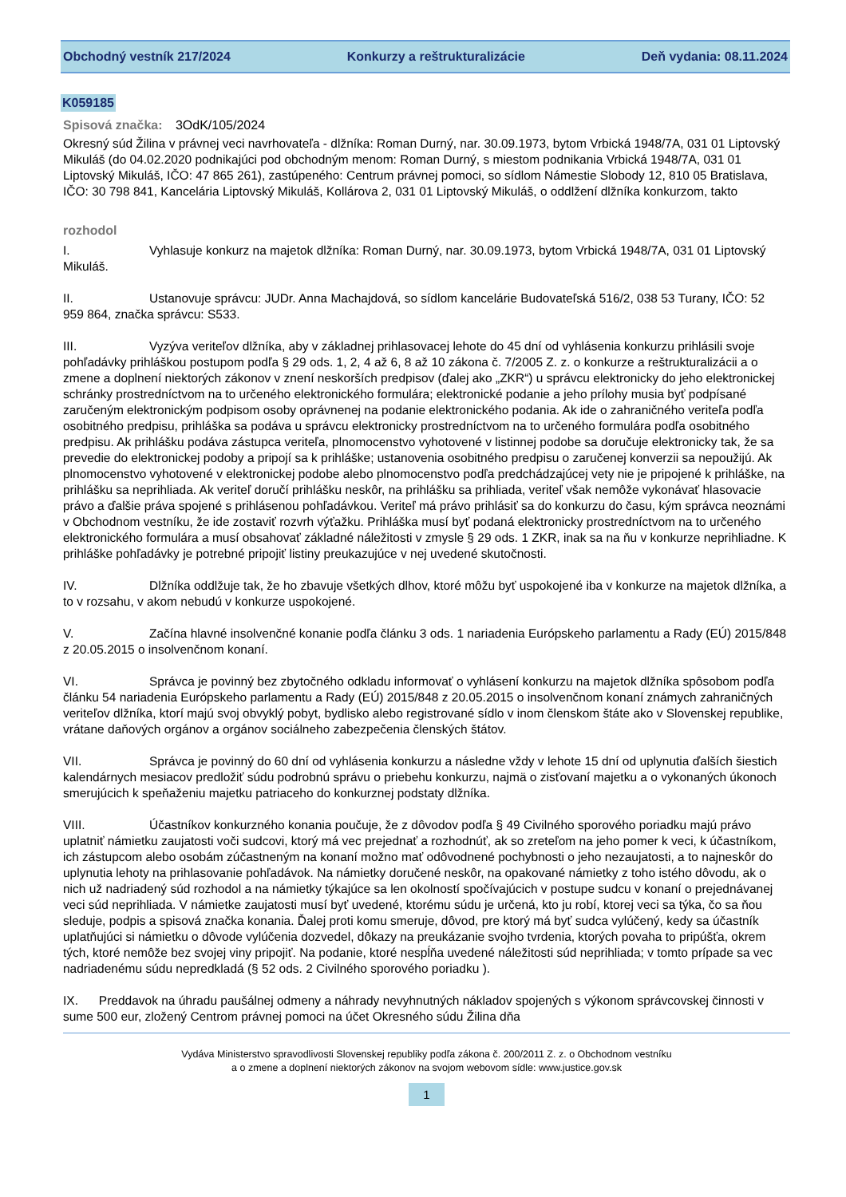Obchodný vestník 217/2024 Konkurzy a reštrukturalizácie Deň vydania: 08.11.2024
K059185
Spisová značka: 3OdK/105/2024
Okresný súd Žilina v právnej veci navrhovateľa - dlžníka: Roman Durný, nar. 30.09.1973, bytom Vrbická 1948/7A, 031 01 Liptovský Mikuláš (do 04.02.2020 podnikajúci pod obchodným menom: Roman Durný, s miestom podnikania Vrbická 1948/7A, 031 01 Liptovský Mikuláš, IČO: 47 865 261), zastúpeného: Centrum právnej pomoci, so sídlom Námestie Slobody 12, 810 05 Bratislava, IČO: 30 798 841, Kancelária Liptovský Mikuláš, Kollárova 2, 031 01 Liptovský Mikuláš, o oddlžení dlžníka konkurzom, takto
rozhodol
I. Vyhlasuje konkurz na majetok dlžníka: Roman Durný, nar. 30.09.1973, bytom Vrbická 1948/7A, 031 01 Liptovský Mikuláš.
II. Ustanovuje správcu: JUDr. Anna Machajdová, so sídlom kancelárie Budovateľská 516/2, 038 53 Turany, IČO: 52 959 864, značka správcu: S533.
III. Vyzýva veriteľov dlžníka, aby v základnej prihlasovacej lehote do 45 dní od vyhlásenia konkurzu prihlásili svoje pohľadávky prihláškou postupom podľa § 29 ods. 1, 2, 4 až 6, 8 až 10 zákona č. 7/2005 Z. z. o konkurze a reštrukturalizácii a o zmene a doplnení niektorých zákonov v znení neskorších predpisov (ďalej ako „ZKR“) u správcu elektronicky do jeho elektronickej schránky prostredníctvom na to určeného elektronického formulára; elektronické podanie a jeho prílohy musia byť podpísané zaručeným elektronickým podpisom osoby oprávnenej na podanie elektronického podania. Ak ide o zahraničného veriteľa podľa osobitného predpisu, prihláška sa podáva u správcu elektronicky prostredníctvom na to určeného formulára podľa osobitného predpisu. Ak prihlášku podáva zástupca veriteľa, plnomocenstvo vyhotovené v listinnej podobe sa doručuje elektronicky tak, že sa prevedie do elektronickej podoby a pripojí sa k prihláške; ustanovenia osobitného predpisu o zaručenej konverzii sa nepoužijú. Ak plnomocenstvo vyhotovené v elektronickej podobe alebo plnomocenstvo podľa predchádzajúcej vety nie je pripojené k prihláške, na prihlášku sa neprihliada. Ak veriteľ doručí prihlášku neskôr, na prihlášku sa prihliada, veriteľ však nemôže vykonávať hlasovacie právo a ďalšie práva spojené s prihlásenou pohľadávkou. Veriteľ má právo prihlásiť sa do konkurzu do času, kým správca neoznámi v Obchodnom vestníku, že ide zostaviť rozvrh výťažku. Prihláška musí byť podaná elektronicky prostredníctvom na to určeného elektronického formulára a musí obsahovať základné náležitosti v zmysle § 29 ods. 1 ZKR, inak sa na ňu v konkurze neprihliadne. K prihláške pohľadávky je potrebné pripojiť listiny preukazujúce v nej uvedené skutočnosti.
IV. Dlžníka oddlžuje tak, že ho zbavuje všetkých dlhov, ktoré môžu byť uspokojené iba v konkurze na majetok dlžníka, a to v rozsahu, v akom nebudú v konkurze uspokojené.
V. Začína hlavné insolvenčné konanie podľa článku 3 ods. 1 nariadenia Európskeho parlamentu a Rady (EÚ) 2015/848 z 20.05.2015 o insolvenčnom konaní.
VI. Správca je povinný bez zbytočného odkladu informovať o vyhlásení konkurzu na majetok dlžníka spôsobom podľa článku 54 nariadenia Európskeho parlamentu a Rady (EÚ) 2015/848 z 20.05.2015 o insolvenčnom konaní známych zahraničných veriteľov dlžníka, ktorí majú svoj obvyklý pobyt, bydlisko alebo registrované sídlo v inom členskom štáte ako v Slovenskej republike, vrátane daňových orgánov a orgánov sociálneho zabezpečenia členských štátov.
VII. Správca je povinný do 60 dní od vyhlásenia konkurzu a následne vždy v lehote 15 dní od uplynutia ďalších šiestich kalendárnych mesiacov predložiť súdu podrobnú správu o priebehu konkurzu, najmä o zisťovaní majetku a o vykonaných úkonoch smerujúcich k speňaženiu majetku patriaceho do konkurznej podstaty dlžníka.
VIII. Účastníkov konkurzného konania poučuje, že z dôvodov podľa § 49 Civilného sporového poriadku majú právo uplatniť námietku zaujatosti voči sudcovi, ktorý má vec prejednať a rozhodnúť, ak so zreteľom na jeho pomer k veci, k účastníkom, ich zástupcom alebo osobám zúčastneným na konaní možno mať odôvodnené pochybnosti o jeho nezaujatosti, a to najneskôr do uplynutia lehoty na prihlasovanie pohľadávok. Na námietky doručené neskôr, na opakované námietky z toho istého dôvodu, ak o nich už nadriadený súd rozhodol a na námietky týkajúce sa len okolností spočívajúcich v postupe sudcu v konaní o prejednávanej veci súd neprihliada. V námietke zaujatosti musí byť uvedené, ktorému súdu je určená, kto ju robí, ktorej veci sa týka, čo sa ňou sleduje, podpis a spisová značka konania. Ďalej proti komu smeruje, dôvod, pre ktorý má byť sudca vylúčený, kedy sa účastník uplatňujúci si námietku o dôvode vylúčenia dozvedel, dôkazy na preukázanie svojho tvrdenia, ktorých povaha to pripúšťa, okrem tých, ktoré nemôže bez svojej viny pripojiť. Na podanie, ktoré nespĺňa uvedené náležitosti súd neprihliada; v tomto prípade sa vec nadriadenému súdu nepredkladá (§ 52 ods. 2 Civilného sporového poriadku ).
IX. Preddavok na úhradu paušálnej odmeny a náhrady nevyhnutných nákladov spojených s výkonom správcovskej činnosti v sume 500 eur, zložený Centrom právnej pomoci na účet Okresného súdu Žilina dňa
Vydáva Ministerstvo spravodlivosti Slovenskej republiky podľa zákona č. 200/2011 Z. z. o Obchodnom vestníku
a o zmene a doplnení niektorých zákonov na svojom webovom sídle: www.justice.gov.sk
1